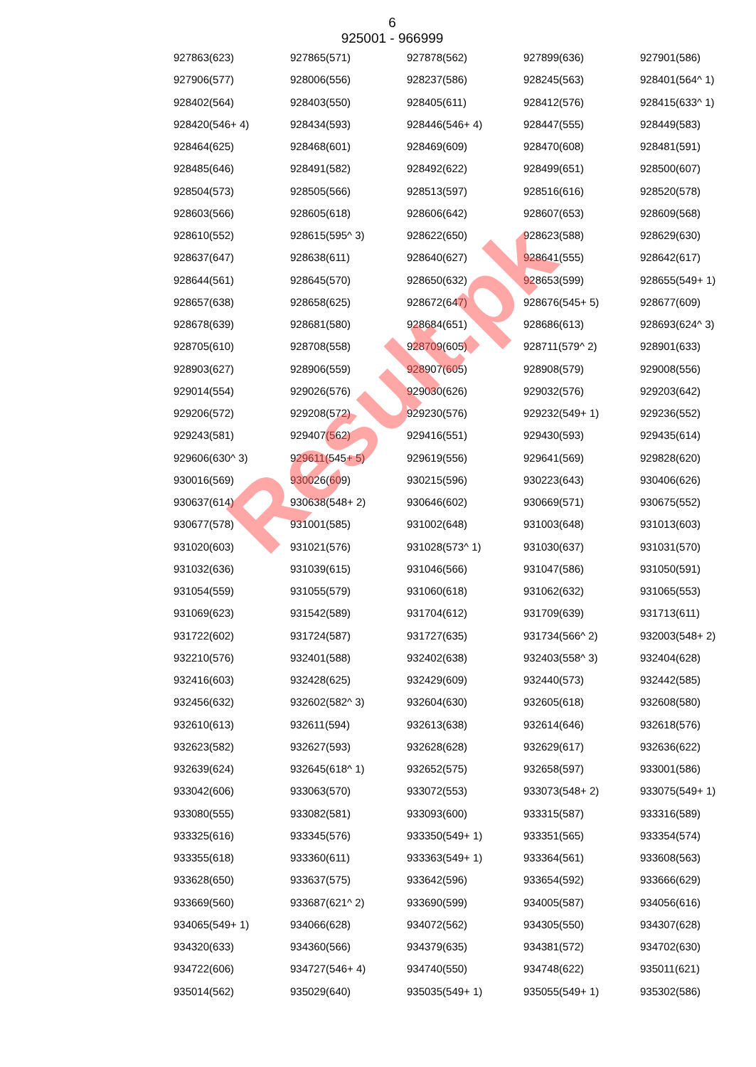6
925001 - 966999
| 927863(623) | 927865(571) | 927878(562) | 927899(636) | 927901(586) |
| 927906(577) | 928006(556) | 928237(586) | 928245(563) | 928401(564^ 1) |
| 928402(564) | 928403(550) | 928405(611) | 928412(576) | 928415(633^ 1) |
| 928420(546+ 4) | 928434(593) | 928446(546+ 4) | 928447(555) | 928449(583) |
| 928464(625) | 928468(601) | 928469(609) | 928470(608) | 928481(591) |
| 928485(646) | 928491(582) | 928492(622) | 928499(651) | 928500(607) |
| 928504(573) | 928505(566) | 928513(597) | 928516(616) | 928520(578) |
| 928603(566) | 928605(618) | 928606(642) | 928607(653) | 928609(568) |
| 928610(552) | 928615(595^ 3) | 928622(650) | 928623(588) | 928629(630) |
| 928637(647) | 928638(611) | 928640(627) | 928641(555) | 928642(617) |
| 928644(561) | 928645(570) | 928650(632) | 928653(599) | 928655(549+ 1) |
| 928657(638) | 928658(625) | 928672(647) | 928676(545+ 5) | 928677(609) |
| 928678(639) | 928681(580) | 928684(651) | 928686(613) | 928693(624^ 3) |
| 928705(610) | 928708(558) | 928709(605) | 928711(579^ 2) | 928901(633) |
| 928903(627) | 928906(559) | 928907(605) | 928908(579) | 929008(556) |
| 929014(554) | 929026(576) | 929030(626) | 929032(576) | 929203(642) |
| 929206(572) | 929208(572) | 929230(576) | 929232(549+ 1) | 929236(552) |
| 929243(581) | 929407(562) | 929416(551) | 929430(593) | 929435(614) |
| 929606(630^ 3) | 929611(545+ 5) | 929619(556) | 929641(569) | 929828(620) |
| 930016(569) | 930026(609) | 930215(596) | 930223(643) | 930406(626) |
| 930637(614) | 930638(548+ 2) | 930646(602) | 930669(571) | 930675(552) |
| 930677(578) | 931001(585) | 931002(648) | 931003(648) | 931013(603) |
| 931020(603) | 931021(576) | 931028(573^ 1) | 931030(637) | 931031(570) |
| 931032(636) | 931039(615) | 931046(566) | 931047(586) | 931050(591) |
| 931054(559) | 931055(579) | 931060(618) | 931062(632) | 931065(553) |
| 931069(623) | 931542(589) | 931704(612) | 931709(639) | 931713(611) |
| 931722(602) | 931724(587) | 931727(635) | 931734(566^ 2) | 932003(548+ 2) |
| 932210(576) | 932401(588) | 932402(638) | 932403(558^ 3) | 932404(628) |
| 932416(603) | 932428(625) | 932429(609) | 932440(573) | 932442(585) |
| 932456(632) | 932602(582^ 3) | 932604(630) | 932605(618) | 932608(580) |
| 932610(613) | 932611(594) | 932613(638) | 932614(646) | 932618(576) |
| 932623(582) | 932627(593) | 932628(628) | 932629(617) | 932636(622) |
| 932639(624) | 932645(618^ 1) | 932652(575) | 932658(597) | 933001(586) |
| 933042(606) | 933063(570) | 933072(553) | 933073(548+ 2) | 933075(549+ 1) |
| 933080(555) | 933082(581) | 933093(600) | 933315(587) | 933316(589) |
| 933325(616) | 933345(576) | 933350(549+ 1) | 933351(565) | 933354(574) |
| 933355(618) | 933360(611) | 933363(549+ 1) | 933364(561) | 933608(563) |
| 933628(650) | 933637(575) | 933642(596) | 933654(592) | 933666(629) |
| 933669(560) | 933687(621^ 2) | 933690(599) | 934005(587) | 934056(616) |
| 934065(549+ 1) | 934066(628) | 934072(562) | 934305(550) | 934307(628) |
| 934320(633) | 934360(566) | 934379(635) | 934381(572) | 934702(630) |
| 934722(606) | 934727(546+ 4) | 934740(550) | 934748(622) | 935011(621) |
| 935014(562) | 935029(640) | 935035(549+ 1) | 935055(549+ 1) | 935302(586) |
Result.pk